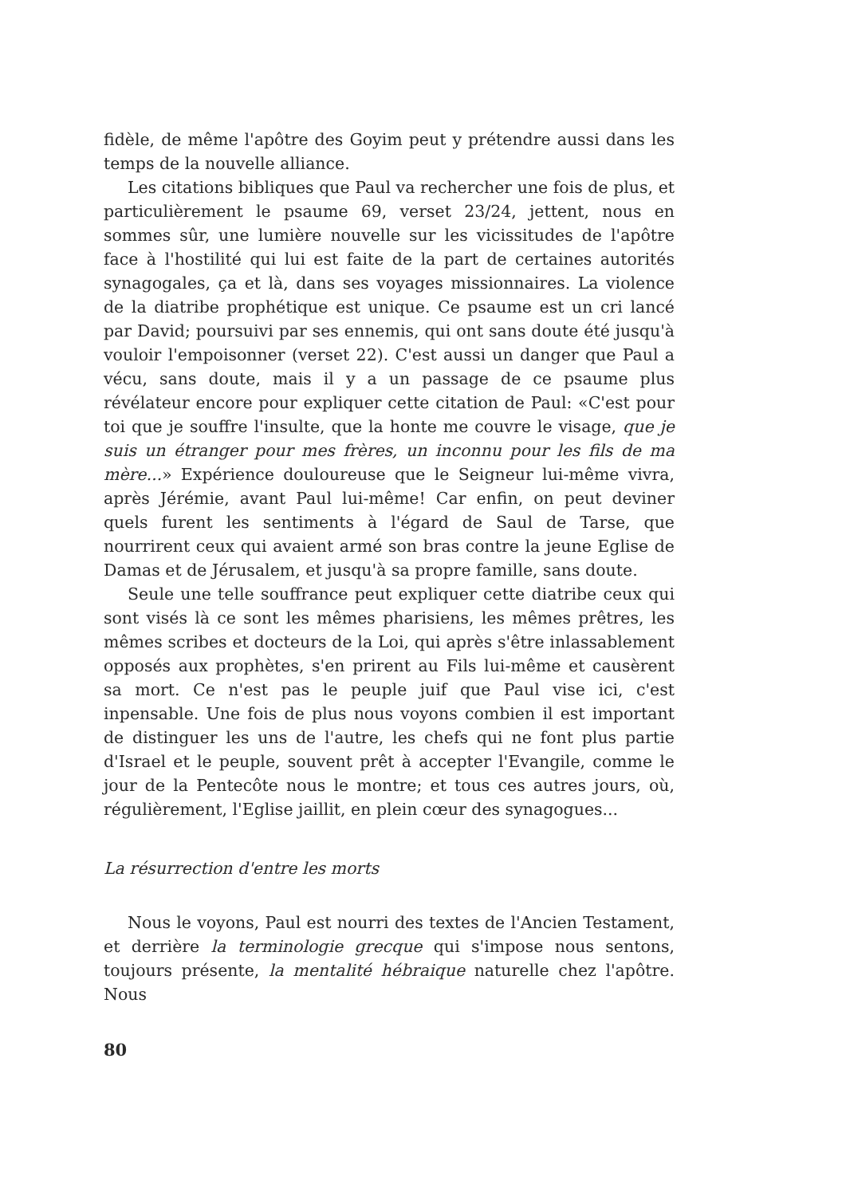fidèle, de même l'apôtre des Goyim peut y prétendre aussi dans les temps de la nouvelle alliance.
Les citations bibliques que Paul va rechercher une fois de plus, et particulièrement le psaume 69, verset 23/24, jettent, nous en sommes sûr, une lumière nouvelle sur les vicissitudes de l'apôtre face à l'hostilité qui lui est faite de la part de certaines autorités synagogales, ça et là, dans ses voyages missionnaires. La violence de la diatribe prophétique est unique. Ce psaume est un cri lancé par David; poursuivi par ses ennemis, qui ont sans doute été jusqu'à vouloir l'empoisonner (verset 22). C'est aussi un danger que Paul a vécu, sans doute, mais il y a un passage de ce psaume plus révélateur encore pour expliquer cette citation de Paul: «C'est pour toi que je souffre l'insulte, que la honte me couvre le visage, que je suis un étranger pour mes frères, un inconnu pour les fils de ma mère...» Expérience douloureuse que le Seigneur lui-même vivra, après Jérémie, avant Paul lui-même! Car enfin, on peut deviner quels furent les sentiments à l'égard de Saul de Tarse, que nourrirent ceux qui avaient armé son bras contre la jeune Eglise de Damas et de Jérusalem, et jusqu'à sa propre famille, sans doute.
Seule une telle souffrance peut expliquer cette diatribe ceux qui sont visés là ce sont les mêmes pharisiens, les mêmes prêtres, les mêmes scribes et docteurs de la Loi, qui après s'être inlassablement opposés aux prophètes, s'en prirent au Fils lui-même et causèrent sa mort. Ce n'est pas le peuple juif que Paul vise ici, c'est inpensable. Une fois de plus nous voyons combien il est important de distinguer les uns de l'autre, les chefs qui ne font plus partie d'Israel et le peuple, souvent prêt à accepter l'Evangile, comme le jour de la Pentecôte nous le montre; et tous ces autres jours, où, régulièrement, l'Eglise jaillit, en plein cœur des synagogues...
La résurrection d'entre les morts
Nous le voyons, Paul est nourri des textes de l'Ancien Testament, et derrière la terminologie grecque qui s'impose nous sentons, toujours présente, la mentalité hébraique naturelle chez l'apôtre. Nous
80